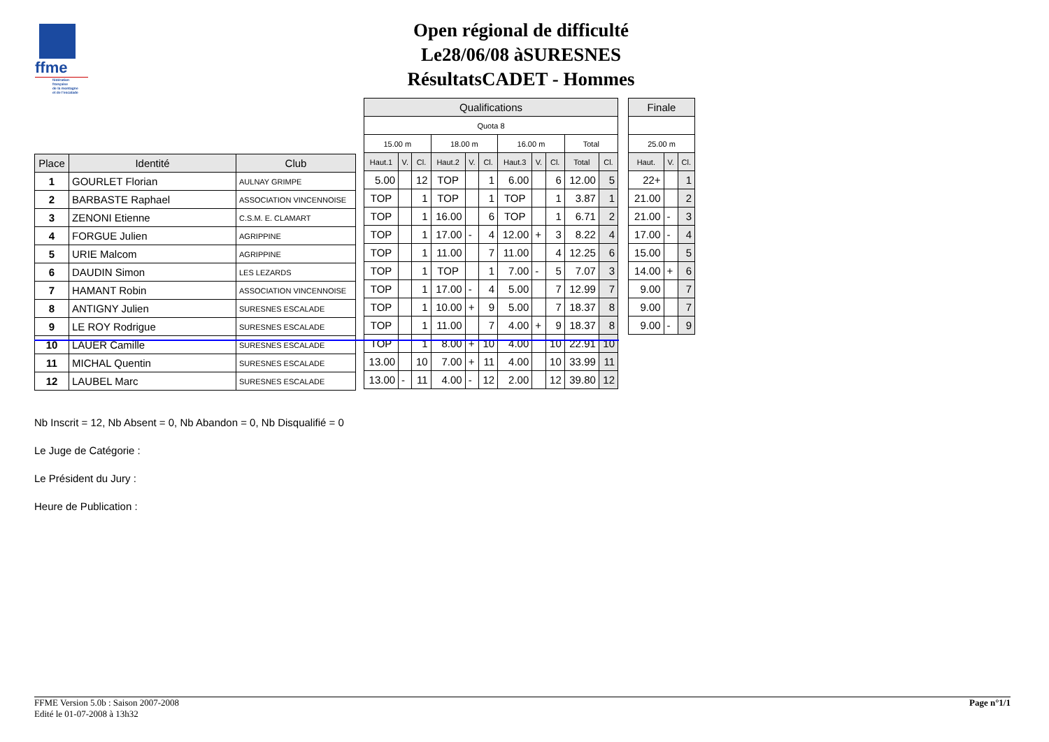ffme
fédération
française
de la montagne
et de l'escalade
Open régional de difficulté
Le28/06/08 àSURESNES
RésultatsCADET - Hommes
| Place | Identité | Club |
| --- | --- | --- |
| 1 | GOURLET Florian | AULNAY GRIMPE |
| 2 | BARBASTE Raphael | ASSOCIATION VINCENNOISE |
| 3 | ZENONI Etienne | C.S.M. E. CLAMART |
| 4 | FORGUE Julien | AGRIPPINE |
| 5 | URIE Malcom | AGRIPPINE |
| 6 | DAUDIN Simon | LES LEZARDS |
| 7 | HAMANT Robin | ASSOCIATION VINCENNOISE |
| 8 | ANTIGNY Julien | SURESNES ESCALADE |
| 9 | LE ROY Rodrigue | SURESNES ESCALADE |
| 10 | LAUER Camille | SURESNES ESCALADE |
| 11 | MICHAL Quentin | SURESNES ESCALADE |
| 12 | LAUBEL Marc | SURESNES ESCALADE |
| Qualifications | | | | | | | | | | |
| --- | --- | --- | --- | --- | --- | --- | --- | --- | --- | --- |
| Quota 8 | | | | | | | | | | |
| 15.00 m | | | 18.00 m | | | 16.00 m | | | Total | |
| Haut.1 | V. | Cl. | Haut.2 | V. | Cl. | Haut.3 | V. | Cl. | Total | Cl. |
| 5.00 | | 12 | TOP | | 1 | 6.00 | | 6 | 12.00 | 5 |
| TOP | | 1 | TOP | | 1 | TOP | | 1 | 3.87 | 1 |
| TOP | | 1 | 16.00 | | 6 | TOP | | 1 | 6.71 | 2 |
| TOP | | 1 | 17.00 | - | 4 | 12.00 | + | 3 | 8.22 | 4 |
| TOP | | 1 | 11.00 | | 7 | 11.00 | | 4 | 12.25 | 6 |
| TOP | | 1 | TOP | | 1 | 7.00 | - | 5 | 7.07 | 3 |
| TOP | | 1 | 17.00 | - | 4 | 5.00 | | 7 | 12.99 | 7 |
| TOP | | 1 | 10.00 | + | 9 | 5.00 | | 7 | 18.37 | 8 |
| TOP | | 1 | 11.00 | | 7 | 4.00 | + | 9 | 18.37 | 8 |
| TOP | | 1 | 8.00 | + | 10 | 4.00 | | 10 | 22.91 | 10 |
| 13.00 | | 10 | 7.00 | + | 11 | 4.00 | | 10 | 33.99 | 11 |
| 13.00 | - | 11 | 4.00 | - | 12 | 2.00 | | 12 | 39.80 | 12 |
| Finale | | |
| --- | --- | --- |
| 25.00 m | | |
| Haut. | V. | Cl. |
| 22+ | | 1 |
| 21.00 | | 2 |
| 21.00 | - | 3 |
| 17.00 | - | 4 |
| 15.00 | | 5 |
| 14.00 | + | 6 |
| 9.00 | | 7 |
| 9.00 | | 7 |
| 9.00 | - | 9 |
Nb Inscrit = 12, Nb Absent = 0, Nb Abandon = 0, Nb Disqualifié = 0
Le Juge de Catégorie :
Le Président du Jury :
Heure de Publication :
FFME Version 5.0b : Saison 2007-2008
Edité le 01-07-2008 à 13h32
Page n°1/1